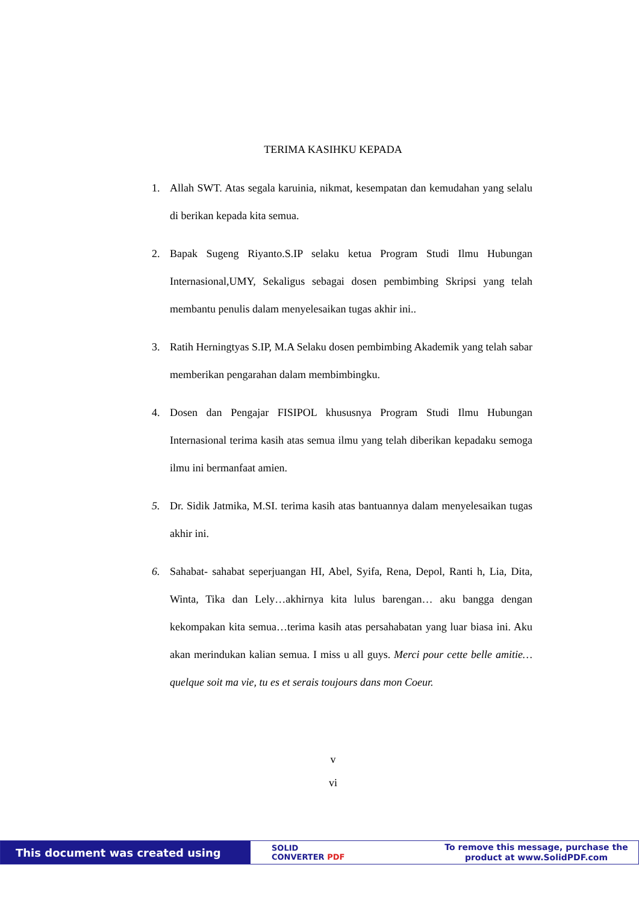TERIMA KASIHKU KEPADA
1. Allah SWT. Atas segala karuinia, nikmat, kesempatan dan kemudahan yang selalu di berikan kepada kita semua.
2. Bapak Sugeng Riyanto.S.IP selaku ketua Program Studi Ilmu Hubungan Internasional,UMY, Sekaligus sebagai dosen pembimbing Skripsi yang telah membantu penulis dalam menyelesaikan tugas akhir ini..
3. Ratih Herningtyas S.IP, M.A Selaku dosen pembimbing Akademik yang telah sabar memberikan pengarahan dalam membimbingku.
4. Dosen dan Pengajar FISIPOL khususnya Program Studi Ilmu Hubungan Internasional terima kasih atas semua ilmu yang telah diberikan kepadaku semoga ilmu ini bermanfaat amien.
5. Dr. Sidik Jatmika, M.SI. terima kasih atas bantuannya dalam menyelesaikan tugas akhir ini.
6. Sahabat- sahabat seperjuangan HI, Abel, Syifa, Rena, Depol, Ranti h, Lia, Dita, Winta, Tika dan Lely…akhirnya kita lulus barengan… aku bangga dengan kekompakan kita semua…terima kasih atas persahabatan yang luar biasa ini. Aku akan merindukan kalian semua. I miss u all guys. Merci pour cette belle amitie…quelque soit ma vie, tu es et serais toujours dans mon Coeur.
v
vi
This document was created using
SOLID
CONVERTER PDF
To remove this message, purchase the
product at www.SolidPDF.com